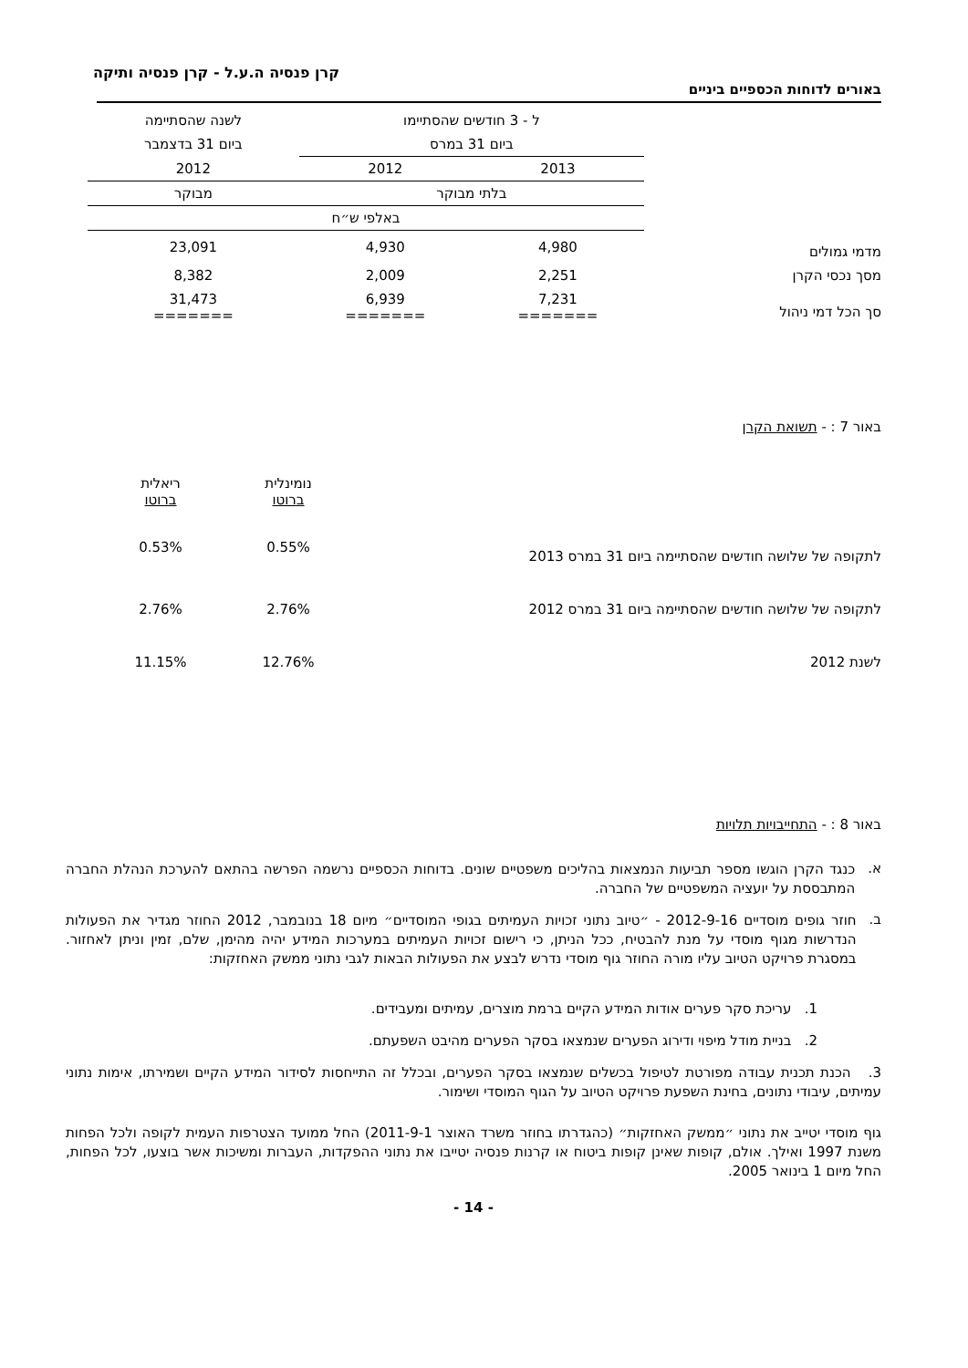קרן פנסיה ה.ע.ל - קרן פנסיה ותיקה
באורים לדוחות הכספיים ביניים
| | ל - 3 חודשים שהסתיימו | | לשנה שהסתיימה |
| --- | --- | --- | --- |
| | ביום 31 במרס | | ביום 31 בדצמבר |
| | 2013 | 2012 | 2012 |
| | בלתי מבוקר | | מבוקר |
| | באלפי ש״ח | | |
| מדמי גמולים | 4,980 | 4,930 | 23,091 |
| מסך נכסי הקרן | 2,251 | 2,009 | 8,382 |
| סך הכל דמי ניהול | 7,231 ======= | 6,939 ======= | 31,473 ======= |
באור 7 : - תשואת הקרן
| | נומינלית ברוטו | ריאלית ברוטו |
| --- | --- | --- |
| לתקופה של שלושה חודשים שהסתיימה ביום 31 במרס 2013 | 0.55% | 0.53% |
| לתקופה של שלושה חודשים שהסתיימה ביום 31 במרס 2012 | 2.76% | 2.76% |
| לשנת 2012 | 12.76% | 11.15% |
באור 8 : - התחייבויות תלויות
א.
כנגד הקרן הוגשו מספר תביעות הנמצאות בהליכים משפטיים שונים. בדוחות הכספיים נרשמה הפרשה בהתאם להערכת הנהלת החברה המתבססת על יועציה המשפטיים של החברה.
ב.
חוזר גופים מוסדיים 2012-9-16 - ״טיוב נתוני זכויות העמיתים בגופי המוסדיים״ מיום 18 בנובמבר, 2012 החוזר מגדיר את הפעולות הנדרשות מגוף מוסדי על מנת להבטיח, ככל הניתן, כי רישום זכויות העמיתים במערכות המידע יהיה מהימן, שלם, זמין וניתן לאחזור. במסגרת פרויקט הטיוב עליו מורה החוזר גוף מוסדי נדרש לבצע את הפעולות הבאות לגבי נתוני ממשק האחזקות:
1. עריכת סקר פערים אודות המידע הקיים ברמת מוצרים, עמיתים ומעבידים.
2. בניית מודל מיפוי ודירוג הפערים שנמצאו בסקר הפערים מהיבט השפעתם.
3. הכנת תכנית עבודה מפורטת לטיפול בכשלים שנמצאו בסקר הפערים, ובכלל זה התייחסות לסידור המידע הקיים ושמירתו, אימות נתוני עמיתים, עיבודי נתונים, בחינת השפעת פרויקט הטיוב על הגוף המוסדי ושימור.
גוף מוסדי יטייב את נתוני ״ממשק האחזקות״ (כהגדרתו בחוזר משרד האוצר 2011-9-1) החל ממועד הצטרפות העמית לקופה ולכל הפחות משנת 1997 ואילך. אולם, קופות שאינן קופות ביטוח או קרנות פנסיה יטייבו את נתוני ההפקדות, העברות ומשיכות אשר בוצעו, לכל הפחות, החל מיום 1 בינואר 2005.
- 14 -